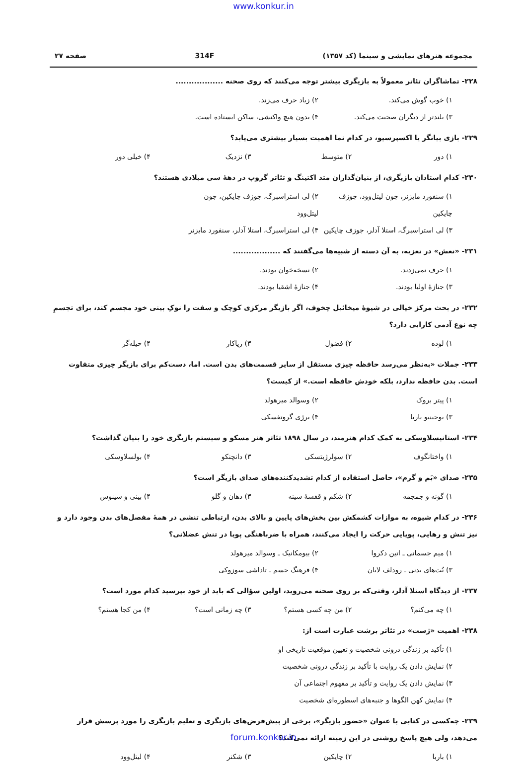www.konkur.in
مجموعه هنرهای نمایشی و سینما (کد ۱۳۵۷) 314F صفحه ۲۷
۲۲۸- تماشاگران تئاتر معمولاً به بازیگری بیشتر توجه می‌کنند که روی صحنه ..................
۱) خوب گوش می‌کند. ۲) زیاد حرف می‌زند.
۳) بلندتر از دیگران صحبت می‌کند. ۴) بدون هیچ واکنشی، ساکن ایستاده است.
۲۲۹- بازی بیانگر یا اکسپرسیو، در کدام نما اهمیت بسیار بیشتری می‌یابد؟
۱) دور ۲) متوسط ۳) نزدیک ۴) خیلی دور
۲۳۰- کدام استادان بازیگری، از بنیان‌گذاران متد اکتینگ و تئاتر گروپ در دهۀ سی میلادی هستند؟
۱) سنفورد مایزنر، جون لیتل‌وود، جوزف چایکین ۲) لی استراسبرگ، جوزف چایکین، جون لیتل‌وود
۳) لی استراسبرگ، استلا آدلر، جوزف چایکین ۴) لی استراسبرگ، استلا آدلر، سنفورد مایزنر
۲۳۱- «نعش» در تعزیه، به آن دسته از شبیه‌ها می‌گفتند که ..................
۱) حرف نمی‌زدند. ۲) نسخه‌خوان بودند.
۳) جنازۀ اولیا بودند. ۴) جنازۀ اشقیا بودند.
۲۳۲- در بحث مرکز خیالی در شیوۀ میخائیل چخوف، اگر بازیگر مرکزی کوچک و سفت را نوکِ بینی خود مجسم کند، برای تجسمِ چه نوع آدمی کارایی دارد؟
۱) لوده ۲) فضول ۳) ریاکار ۴) حیله‌گر
۲۳۳- جملات «به‌نظر می‌رسد حافظه چیزی مستقل از سایر قسمت‌های بدن است. اما، دست‌کم برای بازیگر چیزی متفاوت است. بدن حافظه ندارد، بلکه خودش حافظه است.» از کیست؟
۱) پیتر بروک ۲) وسوالد میرهولد
۳) یوجینیو باربا ۴) یرژی گروتفسکی
۲۳۴- استانیسلاوسکی به کمک کدام هنرمند، در سال ۱۸۹۸ تئاتر هنر مسکو و سیستم بازیگری خود را بنیان گذاشت؟
۱) واختانگوف ۲) سولرژیتسکی ۳) دانچنکو ۴) بولسلاوسکی
۲۳۵- صدای «بَم و گرم»، حاصل استفاده از کدام تشدیدکننده‌های صدای بازیگر است؟
۱) گونه و جمجمه ۲) شکم و قفسۀ سینه ۳) دهان و گلو ۴) بینی و سینوس
۲۳۶- در کدام شیوه، به موازات کشمکش بین بخش‌های پایین و بالای بدن، ارتباطی تنشی در همۀ مفصل‌های بدن وجود دارد و نیز تنش و رهایی، پویایی حرکت را ایجاد می‌کنند، همراه با ضرباهنگی پویا در تنش عضلانی؟
۱) میم جسمانی ـ اتین دکروا ۲) بیومکانیک ـ وسوالد میرهولد
۳) نُت‌های بدنی ـ رودلف لابان ۴) فرهنگ جسم ـ تاداشی سوزوکی
۲۳۷- از دیدگاه استلا آدلر، وقتی‌که بر روی صحنه می‌روید، اولین سؤالی که باید از خود بپرسید کدام مورد است؟
۱) چه می‌کنم؟ ۲) من چه کسی هستم؟ ۳) چه زمانی است؟ ۴) من کجا هستم؟
۲۳۸- اهمیت «ژست» در تئاتر برشت عبارت است از:
۱) تأکید بر زندگی درونی شخصیت و تعیین موقعیت تاریخی او
۲) نمایش دادن یک روایت با تأکید بر زندگی درونی شخصیت
۳) نمایش دادن یک روایت و تأکید بر مفهوم اجتماعی آن
۴) نمایش کهن الگوها و جنبه‌های اسطوره‌ای شخصیت
۲۳۹- چه‌کسی در کتابی با عنوان «حضور بازیگر»، برخی از پیش‌فرض‌های بازیگری و تعلیم بازیگری را مورد پرسش قرار می‌دهد، ولی هیچ پاسخ روشنی در این زمینه ارائه نمی‌کند؟
۱) باربا ۲) چایکین ۳) شکنر ۴) لیتل‌وود
forum.konkur.in